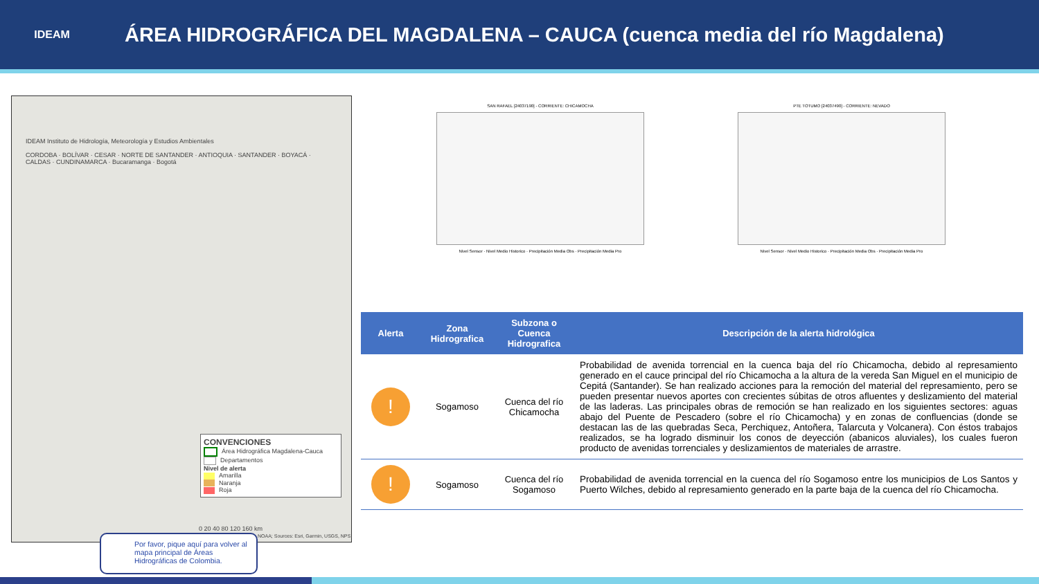IDEAM
ÁREA HIDROGRÁFICA DEL MAGDALENA – CAUCA (cuenca media del río Magdalena)
IDEAM Instituto de Hidrología, Meteorología y Estudios Ambientales
CORDOBA · BOLÍVAR · CESAR · NORTE DE SANTANDER · ANTIOQUIA · SANTANDER · BOYACÁ · CALDAS · CUNDINAMARCA · Bucaramanga · Bogotá
CONVENCIONES
Área Hidrográfica Magdalena-Cauca
Departamentos
Nivel de alerta
Amarilla
Naranja
Roja
0 20 40 80 120 160 km
NOAA; Sources: Esri, Garmin, USGS, NPS
Por favor, pique aquí para volver al mapa principal de Áreas Hidrográficas de Colombia.
SAN RAFAEL [24037190] - CORRIENTE: CHICAMOCHA
Nivel Sensor · Nivel Medio Historico · Precipitación Media Obs · Precipitación Media Pro
PTE TOTUMO [24037490] - CORRIENTE: NEVADO
Nivel Sensor · Nivel Medio Historico · Precipitación Media Obs · Precipitación Media Pro
| Alerta | Zona Hidrografica | Subzona o Cuenca Hidrografica | Descripción de la alerta hidrológica |
| --- | --- | --- | --- |
| ! | Sogamoso | Cuenca del río Chicamocha | Probabilidad de avenida torrencial en la cuenca baja del río Chicamocha, debido al represamiento generado en el cauce principal del río Chicamocha a la altura de la vereda San Miguel en el municipio de Cepitá (Santander). Se han realizado acciones para la remoción del material del represamiento, pero se pueden presentar nuevos aportes con crecientes súbitas de otros afluentes y deslizamiento del material de las laderas. Las principales obras de remoción se han realizado en los siguientes sectores: aguas abajo del Puente de Pescadero (sobre el río Chicamocha) y en zonas de confluencias (donde se destacan las de las quebradas Seca, Perchiquez, Antoñera, Talarcuta y Volcanera). Con éstos trabajos realizados, se ha logrado disminuir los conos de deyección (abanicos aluviales), los cuales fueron producto de avenidas torrenciales y deslizamientos de materiales de arrastre. |
| ! | Sogamoso | Cuenca del río Sogamoso | Probabilidad de avenida torrencial en la cuenca del río Sogamoso entre los municipios de Los Santos y Puerto Wilches, debido al represamiento generado en la parte baja de la cuenca del río Chicamocha. |